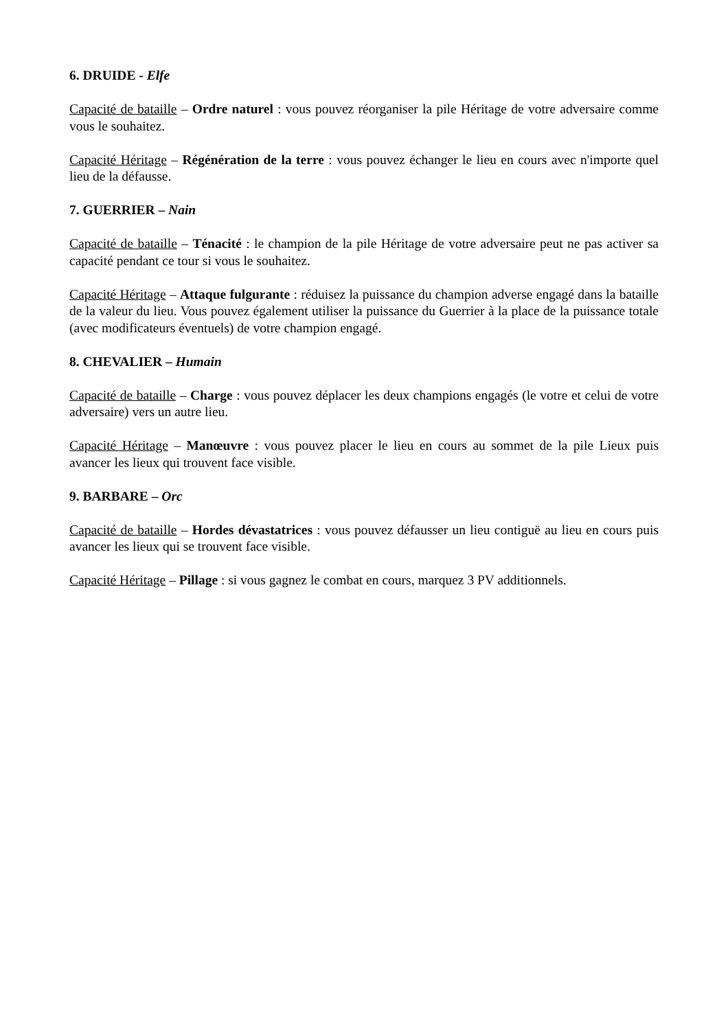6. DRUIDE - Elfe
Capacité de bataille – Ordre naturel : vous pouvez réorganiser la pile Héritage de votre adversaire comme vous le souhaitez.
Capacité Héritage – Régénération de la terre : vous pouvez échanger le lieu en cours avec n'importe quel lieu de la défausse.
7. GUERRIER – Nain
Capacité de bataille – Ténacité : le champion de la pile Héritage de votre adversaire peut ne pas activer sa capacité pendant ce tour si vous le souhaitez.
Capacité Héritage – Attaque fulgurante : réduisez la puissance du champion adverse engagé dans la bataille de la valeur du lieu. Vous pouvez également utiliser la puissance du Guerrier à la place de la puissance totale (avec modificateurs éventuels) de votre champion engagé.
8. CHEVALIER – Humain
Capacité de bataille – Charge : vous pouvez déplacer les deux champions engagés (le votre et celui de votre adversaire) vers un autre lieu.
Capacité Héritage – Manœuvre : vous pouvez placer le lieu en cours au sommet de la pile Lieux puis avancer les lieux qui trouvent face visible.
9. BARBARE – Orc
Capacité de bataille – Hordes dévastatrices : vous pouvez défausser un lieu contiguë au lieu en cours puis avancer les lieux qui se trouvent face visible.
Capacité Héritage – Pillage : si vous gagnez le combat en cours, marquez 3 PV additionnels.